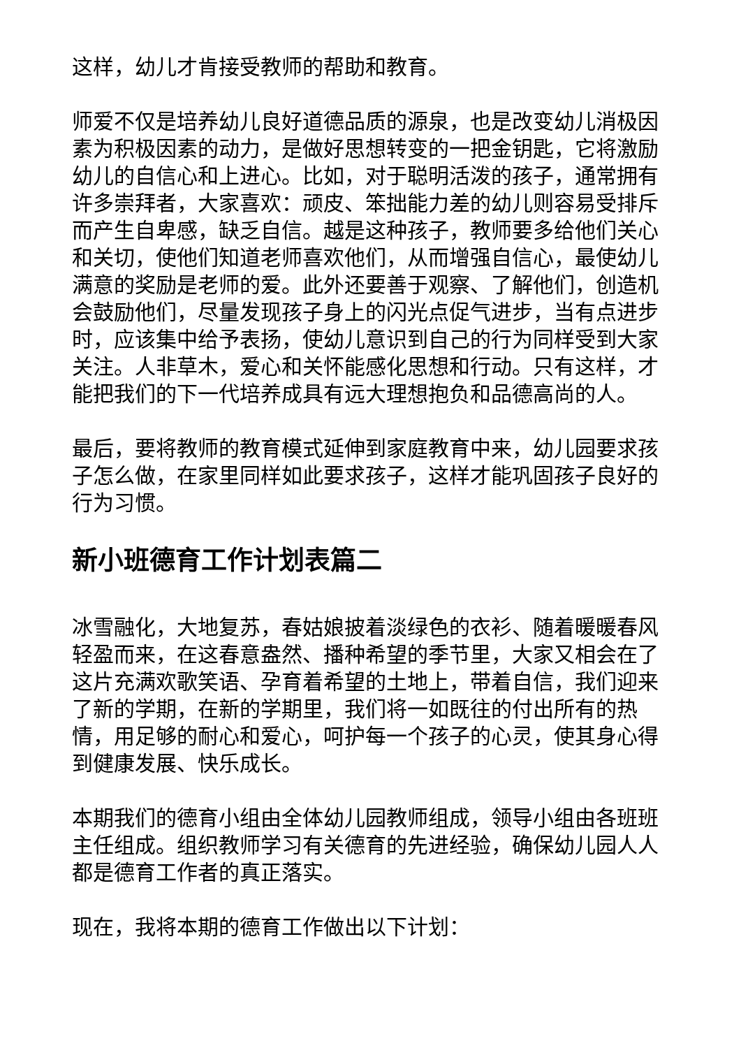这样，幼儿才肯接受教师的帮助和教育。
师爱不仅是培养幼儿良好道德品质的源泉，也是改变幼儿消极因素为积极因素的动力，是做好思想转变的一把金钥匙，它将激励幼儿的自信心和上进心。比如，对于聪明活泼的孩子，通常拥有许多崇拜者，大家喜欢：顽皮、笨拙能力差的幼儿则容易受排斥而产生自卑感，缺乏自信。越是这种孩子，教师要多给他们关心和关切，使他们知道老师喜欢他们，从而增强自信心，最使幼儿满意的奖励是老师的爱。此外还要善于观察、了解他们，创造机会鼓励他们，尽量发现孩子身上的闪光点促气进步，当有点进步时，应该集中给予表扬，使幼儿意识到自己的行为同样受到大家关注。人非草木，爱心和关怀能感化思想和行动。只有这样，才能把我们的下一代培养成具有远大理想抱负和品德高尚的人。
最后，要将教师的教育模式延伸到家庭教育中来，幼儿园要求孩子怎么做，在家里同样如此要求孩子，这样才能巩固孩子良好的行为习惯。
新小班德育工作计划表篇二
冰雪融化，大地复苏，春姑娘披着淡绿色的衣衫、随着暖暖春风轻盈而来，在这春意盎然、播种希望的季节里，大家又相会在了这片充满欢歌笑语、孕育着希望的土地上，带着自信，我们迎来了新的学期，在新的学期里，我们将一如既往的付出所有的热情，用足够的耐心和爱心，呵护每一个孩子的心灵，使其身心得到健康发展、快乐成长。
本期我们的德育小组由全体幼儿园教师组成，领导小组由各班班主任组成。组织教师学习有关德育的先进经验，确保幼儿园人人都是德育工作者的真正落实。
现在，我将本期的德育工作做出以下计划：